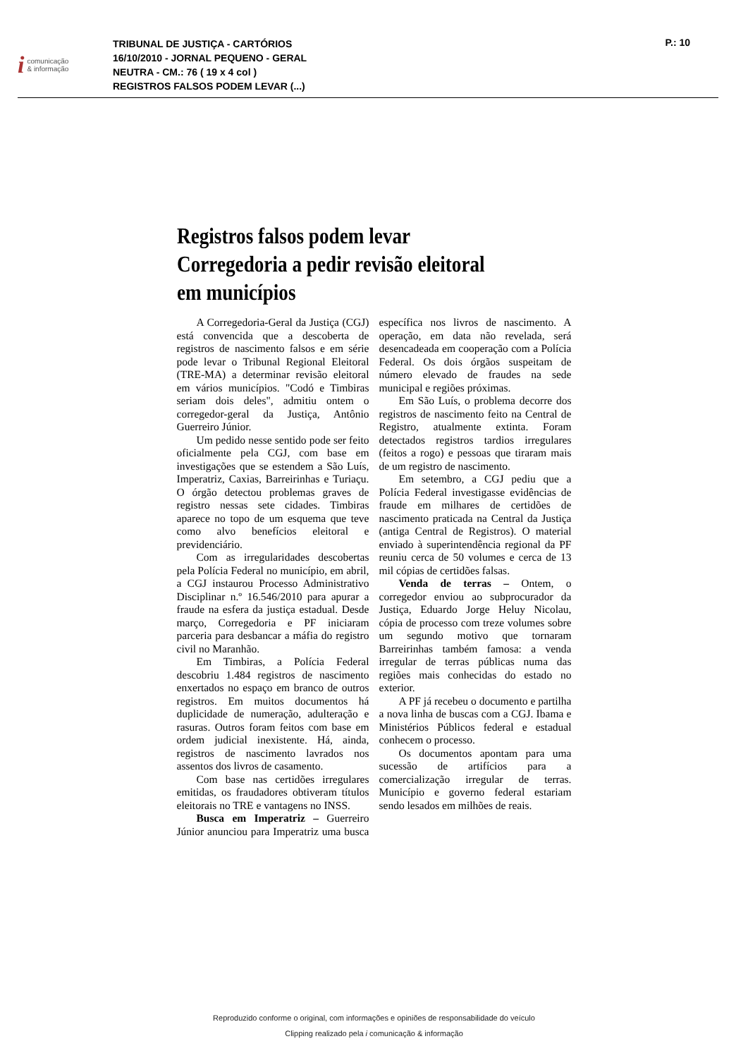icomunicação
& informação
TRIBUNAL DE JUSTIÇA - CARTÓRIOS
16/10/2010 - JORNAL PEQUENO - GERAL
NEUTRA - CM.: 76 ( 19 x 4 col )
REGISTROS FALSOS PODEM LEVAR (...)
P.: 10
Registros falsos podem levar Corregedoria a pedir revisão eleitoral em municípios
A Corregedoria-Geral da Justiça (CGJ) está convencida que a descoberta de registros de nascimento falsos e em série pode levar o Tribunal Regional Eleitoral (TRE-MA) a determinar revisão eleitoral em vários municípios. "Codó e Timbiras seriam dois deles", admitiu ontem o corregedor-geral da Justiça, Antônio Guerreiro Júnior.
Um pedido nesse sentido pode ser feito oficialmente pela CGJ, com base em investigações que se estendem a São Luís, Imperatriz, Caxias, Barreirinhas e Turiaçu. O órgão detectou problemas graves de registro nessas sete cidades. Timbiras aparece no topo de um esquema que teve como alvo benefícios eleitoral e previdenciário.
Com as irregularidades descobertas pela Polícia Federal no município, em abril, a CGJ instaurou Processo Administrativo Disciplinar n.º 16.546/2010 para apurar a fraude na esfera da justiça estadual. Desde março, Corregedoria e PF iniciaram parceria para desbancar a máfia do registro civil no Maranhão.
Em Timbiras, a Polícia Federal descobriu 1.484 registros de nascimento enxertados no espaço em branco de outros registros. Em muitos documentos há duplicidade de numeração, adulteração e rasuras. Outros foram feitos com base em ordem judicial inexistente. Há, ainda, registros de nascimento lavrados nos assentos dos livros de casamento.
Com base nas certidões irregulares emitidas, os fraudadores obtiveram títulos eleitorais no TRE e vantagens no INSS.
Busca em Imperatriz – Guerreiro Júnior anunciou para Imperatriz uma busca específica nos livros de nascimento. A operação, em data não revelada, será desencadeada em cooperação com a Polícia Federal. Os dois órgãos suspeitam de número elevado de fraudes na sede municipal e regiões próximas.
Em São Luís, o problema decorre dos registros de nascimento feito na Central de Registro, atualmente extinta. Foram detectados registros tardios irregulares (feitos a rogo) e pessoas que tiraram mais de um registro de nascimento.
Em setembro, a CGJ pediu que a Polícia Federal investigasse evidências de fraude em milhares de certidões de nascimento praticada na Central da Justiça (antiga Central de Registros). O material enviado à superintendência regional da PF reuniu cerca de 50 volumes e cerca de 13 mil cópias de certidões falsas.
Venda de terras – Ontem, o corregedor enviou ao subprocurador da Justiça, Eduardo Jorge Heluy Nicolau, cópia de processo com treze volumes sobre um segundo motivo que tornaram Barreirinhas também famosa: a venda irregular de terras públicas numa das regiões mais conhecidas do estado no exterior.
A PF já recebeu o documento e partilha a nova linha de buscas com a CGJ. Ibama e Ministérios Públicos federal e estadual conhecem o processo.
Os documentos apontam para uma sucessão de artifícios para a comercialização irregular de terras. Município e governo federal estariam sendo lesados em milhões de reais.
Reproduzido conforme o original, com informações e opiniões de responsabilidade do veículo
Clipping realizado pela i comunicação & informação